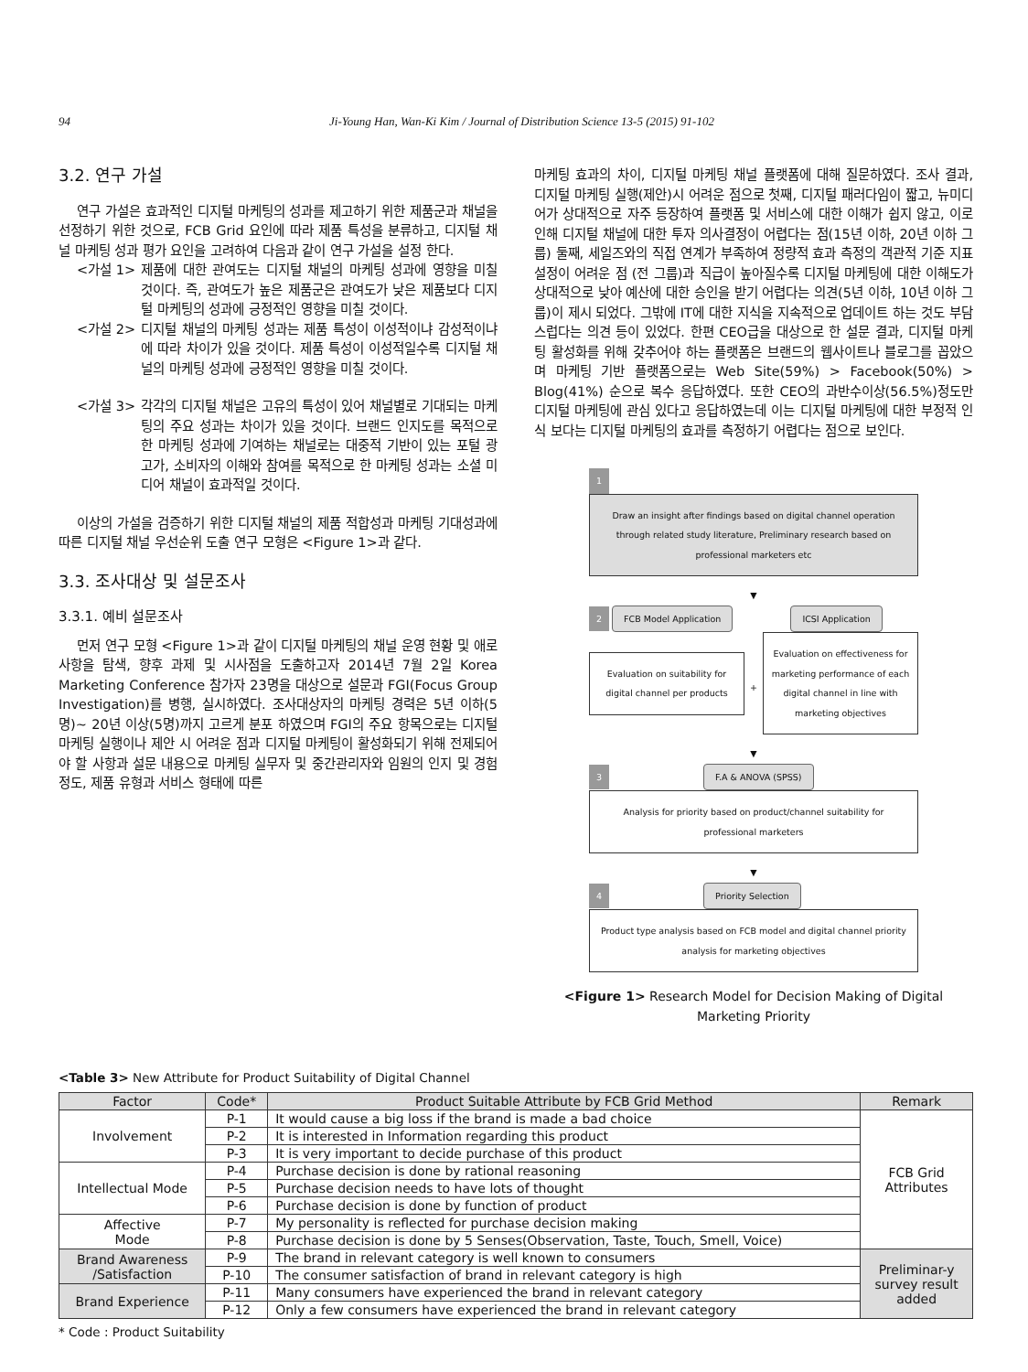94 Ji-Young Han, Wan-Ki Kim / Journal of Distribution Science 13-5 (2015) 91-102
3.2. 연구 가설
연구 가설은 효과적인 디지털 마케팅의 성과를 제고하기 위한 제품군과 채널을 선정하기 위한 것으로, FCB Grid 요인에 따라 제품 특성을 분류하고, 디지털 채널 마케팅 성과 평가 요인을 고려하여 다음과 같이 연구 가설을 설정 한다.
<가설 1> 제품에 대한 관여도는 디지털 채널의 마케팅 성과에 영향을 미칠 것이다. 즉, 관여도가 높은 제품군은 관여도가 낮은 제품보다 디지털 마케팅의 성과에 긍정적인 영향을 미칠 것이다.
<가설 2> 디지털 채널의 마케팅 성과는 제품 특성이 이성적이냐 감성적이냐에 따라 차이가 있을 것이다. 제품 특성이 이성적일수록 디지털 채널의 마케팅 성과에 긍정적인 영향을 미칠 것이다.
<가설 3> 각각의 디지털 채널은 고유의 특성이 있어 채널별로 기대되는 마케팅의 주요 성과는 차이가 있을 것이다. 브랜드 인지도를 목적으로 한 마케팅 성과에 기여하는 채널로는 대중적 기반이 있는 포털 광고가, 소비자의 이해와 참여를 목적으로 한 마케팅 성과는 소셜 미디어 채널이 효과적일 것이다.
이상의 가설을 검증하기 위한 디지털 채널의 제품 적합성과 마케팅 기대성과에 따른 디지털 채널 우선순위 도출 연구 모형은 <Figure 1>과 같다.
3.3. 조사대상 및 설문조사
3.3.1. 예비 설문조사
먼저 연구 모형 <Figure 1>과 같이 디지털 마케팅의 채널 운영 현황 및 애로 사항을 탐색, 향후 과제 및 시사점을 도출하고자 2014년 7월 2일 Korea Marketing Conference 참가자 23명을 대상으로 설문과 FGI(Focus Group Investigation)를 병행, 실시하였다. 조사대상자의 마케팅 경력은 5년 이하(5명)~ 20년 이상(5명)까지 고르게 분포 하였으며 FGI의 주요 항목으로는 디지털 마케팅 실행이나 제안 시 어려운 점과 디지털 마케팅이 활성화되기 위해 전제되어야 할 사항과 설문 내용으로 마케팅 실무자 및 중간관리자와 임원의 인지 및 경험 정도, 제품 유형과 서비스 형태에 따른
마케팅 효과의 차이, 디지털 마케팅 채널 플랫폼에 대해 질문하였다. 조사 결과, 디지털 마케팅 실행(제안)시 어려운 점으로 첫째, 디지털 패러다임이 짧고, 뉴미디어가 상대적으로 자주 등장하여 플랫폼 및 서비스에 대한 이해가 쉽지 않고, 이로 인해 디지털 채널에 대한 투자 의사결정이 어렵다는 점(15년 이하, 20년 이하 그룹) 둘째, 세일즈와의 직접 연계가 부족하여 정량적 효과 측정의 객관적 기준 지표 설정이 어려운 점 (전 그룹)과 직급이 높아질수록 디지털 마케팅에 대한 이해도가 상대적으로 낮아 예산에 대한 승인을 받기 어렵다는 의견(5년 이하, 10년 이하 그룹)이 제시 되었다. 그밖에 IT에 대한 지식을 지속적으로 업데이트 하는 것도 부담스럽다는 의견 등이 있었다. 한편 CEO급을 대상으로 한 설문 결과, 디지털 마케팅 활성화를 위해 갖추어야 하는 플랫폼은 브랜드의 웹사이트나 블로그를 꼽았으며 마케팅 기반 플랫폼으로는 Web Site(59%) > Facebook(50%) > Blog(41%) 순으로 복수 응답하였다. 또한 CEO의 과반수이상(56.5%)정도만 디지털 마케팅에 관심 있다고 응답하였는데 이는 디지털 마케팅에 대한 부정적 인식 보다는 디지털 마케팅의 효과를 측정하기 어렵다는 점으로 보인다.
1
Draw an insight after findings based on digital channel operation through related study literature, Preliminary research based on professional marketers etc
▼
2 FCB Model Application ICSI Application
Evaluation on suitability for digital channel per products
+
Evaluation on effectiveness for marketing performance of each digital channel in line with marketing objectives
▼
3 F.A & ANOVA (SPSS)
Analysis for priority based on product/channel suitability for professional marketers
▼
4 Priority Selection
Product type analysis based on FCB model and digital channel priority analysis for marketing objectives
<Figure 1> Research Model for Decision Making of Digital Marketing Priority
<Table 3> New Attribute for Product Suitability of Digital Channel
| Factor | Code* | Product Suitable Attribute by FCB Grid Method | Remark |
| --- | --- | --- | --- |
| Involvement | P-1 | It would cause a big loss if the brand is made a bad choice | FCB Grid Attributes |
| | P-2 | It is interested in Information regarding this product | |
| | P-3 | It is very important to decide purchase of this product | |
| Intellectual Mode | P-4 | Purchase decision is done by rational reasoning | |
| | P-5 | Purchase decision needs to have lots of thought | |
| | P-6 | Purchase decision is done by function of product | |
| Affective Mode | P-7 | My personality is reflected for purchase decision making | |
| | P-8 | Purchase decision is done by 5 Senses(Observation, Taste, Touch, Smell, Voice) | |
| Brand Awareness /Satisfaction | P-9 | The brand in relevant category is well known to consumers | Preliminar-y survey result added |
| | P-10 | The consumer satisfaction of brand in relevant category is high | |
| Brand Experience | P-11 | Many consumers have experienced the brand in relevant category | |
| | P-12 | Only a few consumers have experienced the brand in relevant category | |
* Code : Product Suitability